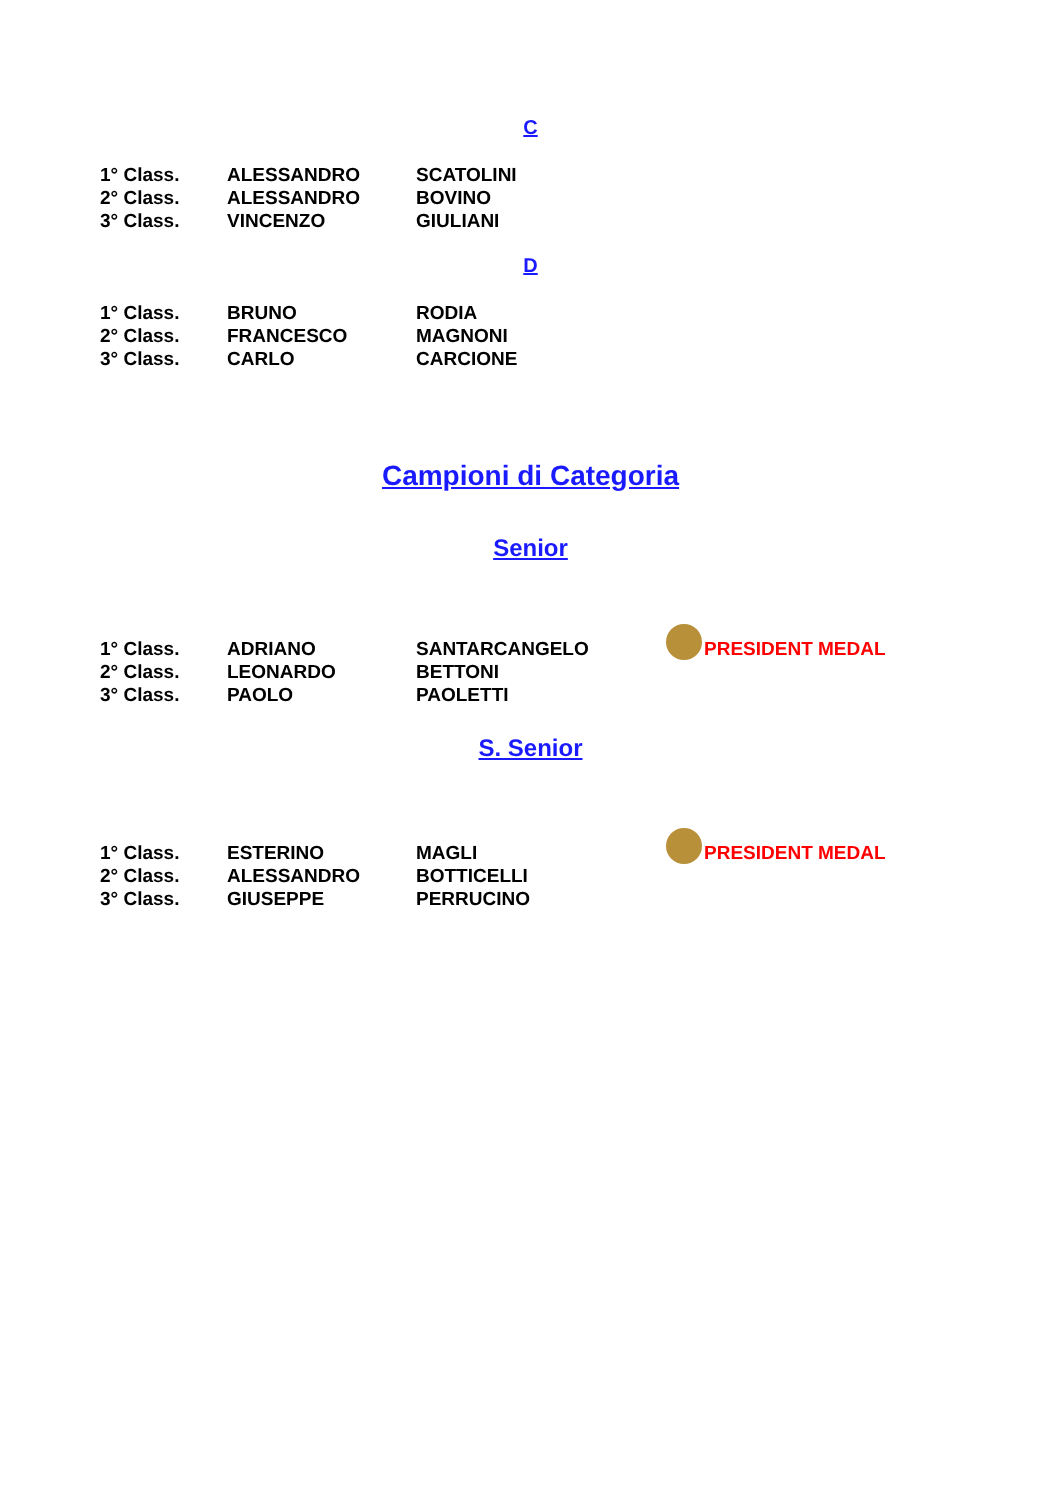C
| 1° Class. | ALESSANDRO | SCATOLINI |
| 2° Class. | ALESSANDRO | BOVINO |
| 3° Class. | VINCENZO | GIULIANI |
D
| 1° Class. | BRUNO | RODIA |
| 2° Class. | FRANCESCO | MAGNONI |
| 3° Class. | CARLO | CARCIONE |
Campioni di Categoria
Senior
| 1° Class. | ADRIANO | SANTARCANGELO | PRESIDENT MEDAL |
| 2° Class. | LEONARDO | BETTONI | |
| 3° Class. | PAOLO | PAOLETTI | |
S. Senior
| 1° Class. | ESTERINO | MAGLI | PRESIDENT MEDAL |
| 2° Class. | ALESSANDRO | BOTTICELLI | |
| 3° Class. | GIUSEPPE | PERRUCINO | |